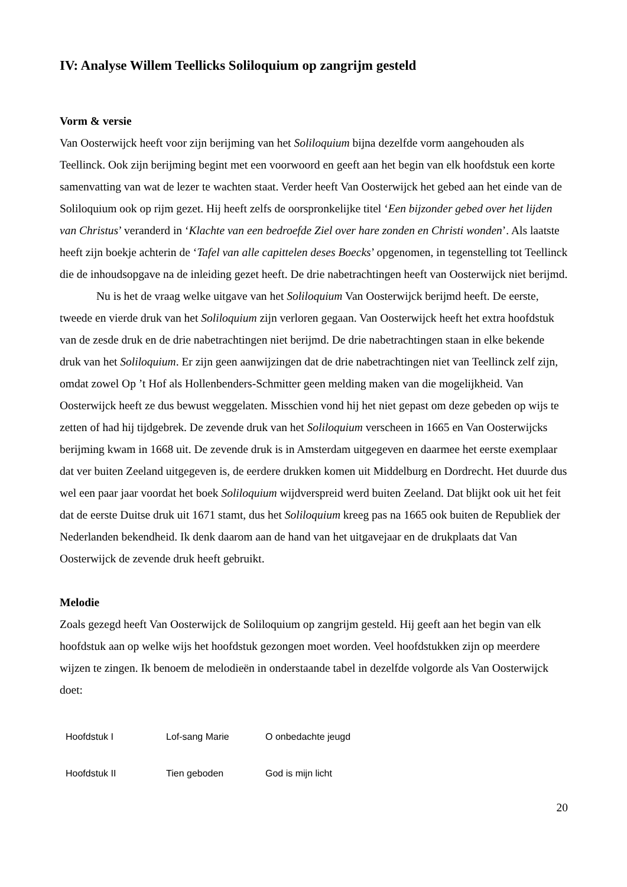IV: Analyse Willem Teellicks Soliloquium op zangrijm gesteld
Vorm & versie
Van Oosterwijck heeft voor zijn berijming van het Soliloquium bijna dezelfde vorm aangehouden als Teellinck. Ook zijn berijming begint met een voorwoord en geeft aan het begin van elk hoofdstuk een korte samenvatting van wat de lezer te wachten staat. Verder heeft Van Oosterwijck het gebed aan het einde van de Soliloquium ook op rijm gezet. Hij heeft zelfs de oorspronkelijke titel ‘Een bijzonder gebed over het lijden van Christus’ veranderd in ‘Klachte van een bedroefde Ziel over hare zonden en Christi wonden’. Als laatste heeft zijn boekje achterin de ‘Tafel van alle capittelen deses Boecks’ opgenomen, in tegenstelling tot Teellinck die de inhoudsopgave na de inleiding gezet heeft. De drie nabetrachtingen heeft van Oosterwijck niet berijmd.
Nu is het de vraag welke uitgave van het Soliloquium Van Oosterwijck berijmd heeft. De eerste, tweede en vierde druk van het Soliloquium zijn verloren gegaan. Van Oosterwijck heeft het extra hoofdstuk van de zesde druk en de drie nabetrachtingen niet berijmd. De drie nabetrachtingen staan in elke bekende druk van het Soliloquium. Er zijn geen aanwijzingen dat de drie nabetrachtingen niet van Teellinck zelf zijn, omdat zowel Op ’t Hof als Hollenbenders-Schmitter geen melding maken van die mogelijkheid. Van Oosterwijck heeft ze dus bewust weggelaten. Misschien vond hij het niet gepast om deze gebeden op wijs te zetten of had hij tijdgebrek. De zevende druk van het Soliloquium verscheen in 1665 en Van Oosterwijcks berijming kwam in 1668 uit. De zevende druk is in Amsterdam uitgegeven en daarmee het eerste exemplaar dat ver buiten Zeeland uitgegeven is, de eerdere drukken komen uit Middelburg en Dordrecht. Het duurde dus wel een paar jaar voordat het boek Soliloquium wijdverspreid werd buiten Zeeland. Dat blijkt ook uit het feit dat de eerste Duitse druk uit 1671 stamt, dus het Soliloquium kreeg pas na 1665 ook buiten de Republiek der Nederlanden bekendheid. Ik denk daarom aan de hand van het uitgavejaar en de drukplaats dat Van Oosterwijck de zevende druk heeft gebruikt.
Melodie
Zoals gezegd heeft Van Oosterwijck de Soliloquium op zangrijm gesteld. Hij geeft aan het begin van elk hoofdstuk aan op welke wijs het hoofdstuk gezongen moet worden. Veel hoofdstukken zijn op meerdere wijzen te zingen. Ik benoem de melodieën in onderstaande tabel in dezelfde volgorde als Van Oosterwijck doet:
| Hoofdstuk I | Lof-sang Marie | O onbedachte jeugd |
| Hoofdstuk II | Tien geboden | God is mijn licht |
20